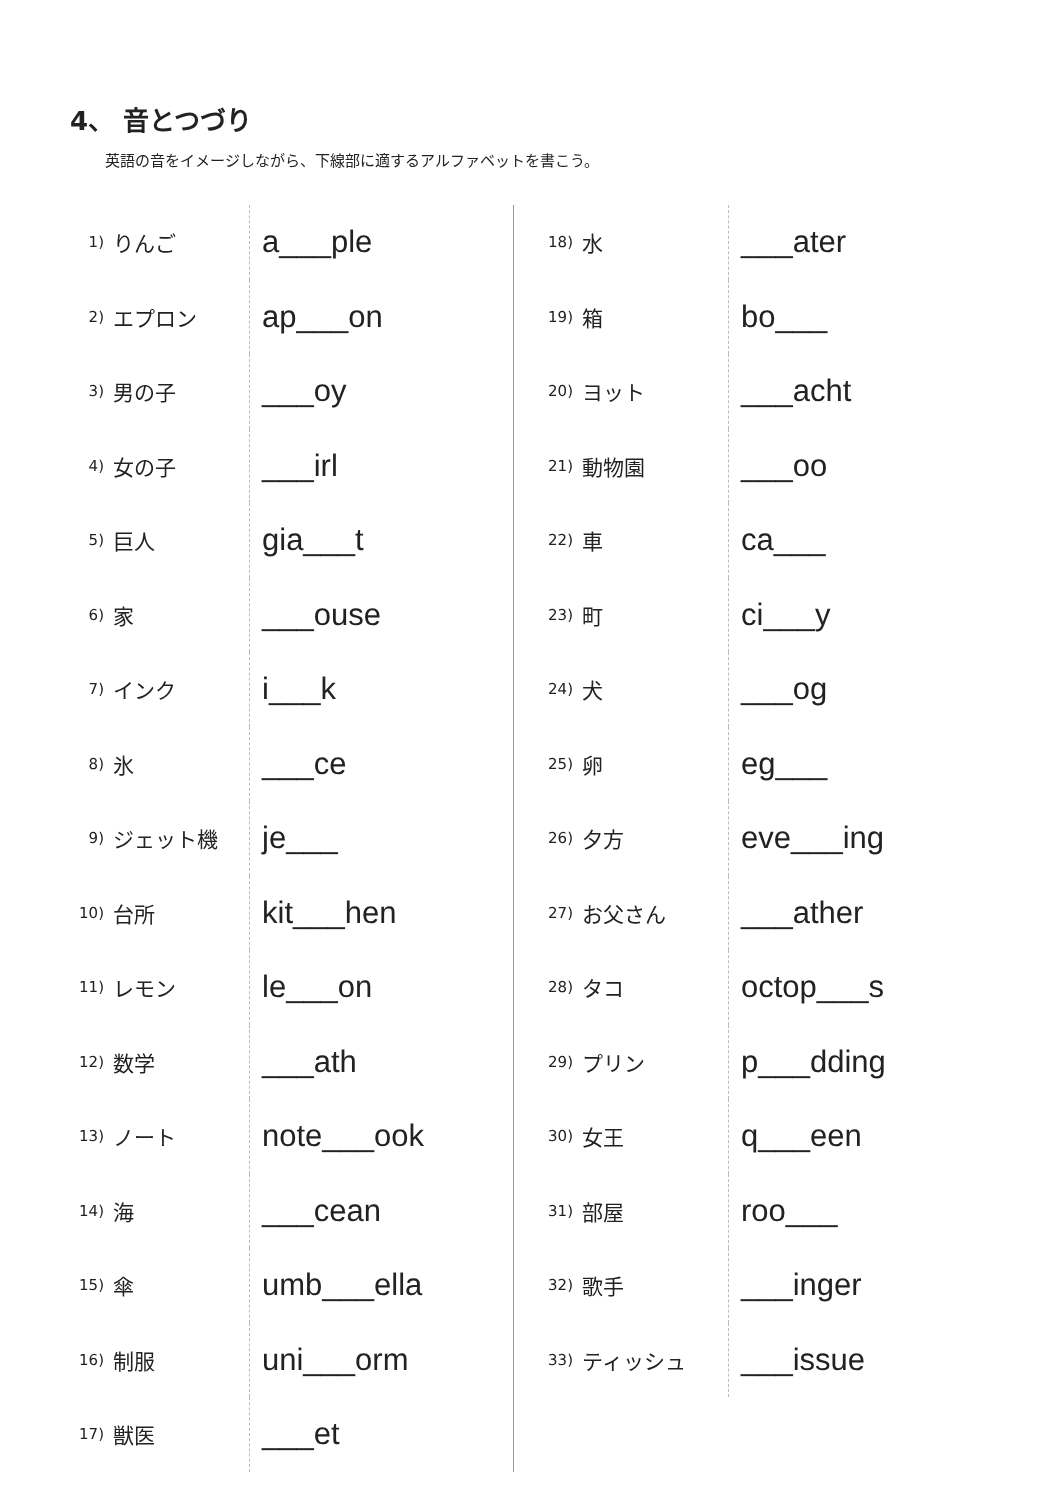4、 音とつづり
英語の音をイメージしながら、下線部に適するアルファベットを書こう。
| 1) | りんご | a___ple |
| 2) | エプロン | ap___on |
| 3) | 男の子 | ___oy |
| 4) | 女の子 | ___irl |
| 5) | 巨人 | gia___t |
| 6) | 家 | ___ouse |
| 7) | インク | i___k |
| 8) | 氷 | ___ce |
| 9) | ジェット機 | je___ |
| 10) | 台所 | kit___hen |
| 11) | レモン | le___on |
| 12) | 数学 | ___ath |
| 13) | ノート | note___ook |
| 14) | 海 | ___cean |
| 15) | 傘 | umb___ella |
| 16) | 制服 | uni___orm |
| 17) | 獣医 | ___et |
| 18) | 水 | ___ater |
| 19) | 箱 | bo___ |
| 20) | ヨット | ___acht |
| 21) | 動物園 | ___oo |
| 22) | 車 | ca___ |
| 23) | 町 | ci___y |
| 24) | 犬 | ___og |
| 25) | 卵 | eg___ |
| 26) | 夕方 | eve___ing |
| 27) | お父さん | ___ather |
| 28) | タコ | octop___s |
| 29) | プリン | p___dding |
| 30) | 女王 | q___een |
| 31) | 部屋 | roo___ |
| 32) | 歌手 | ___inger |
| 33) | ティッシュ | ___issue |